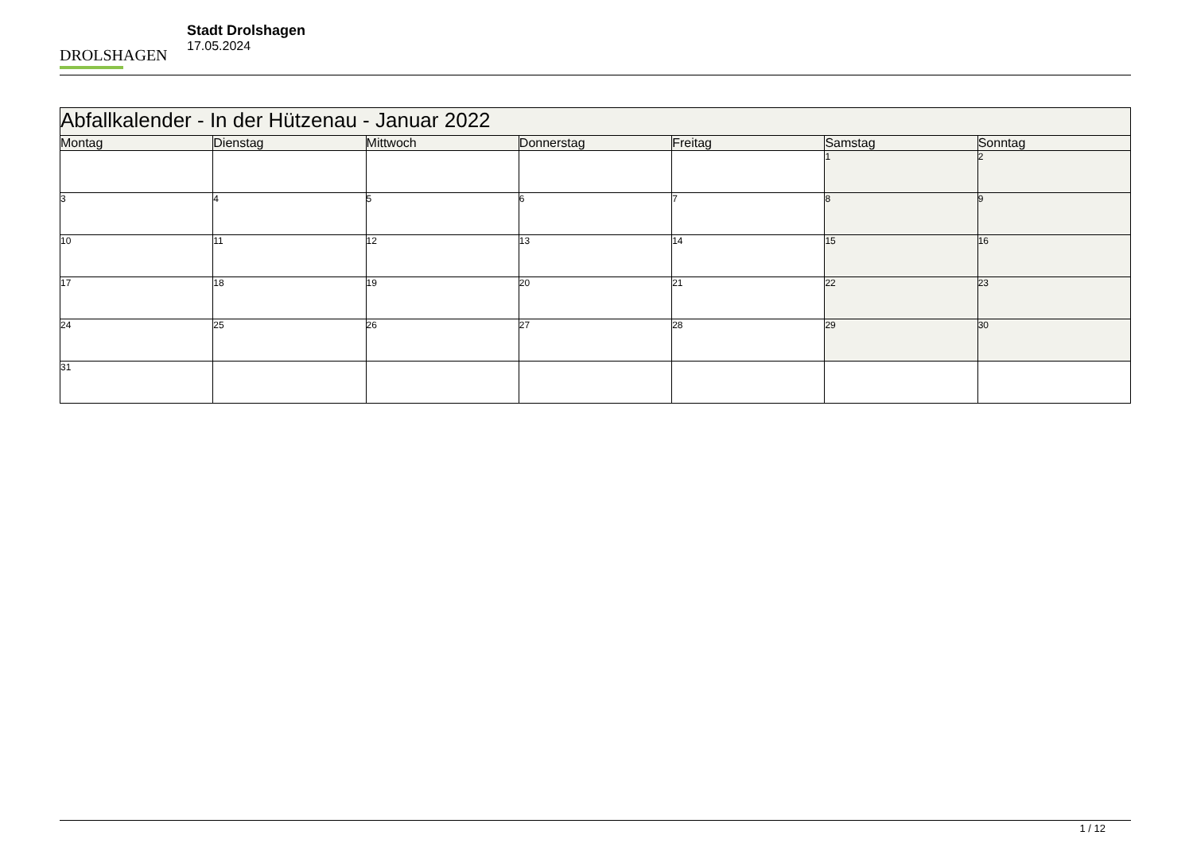DROLSHAGEN
Stadt Drolshagen
17.05.2024
| Abfallkalender - In der Hützenau - Januar 2022 | | | | | | |
| Montag | Dienstag | Mittwoch | Donnerstag | Freitag | Samstag | Sonntag |
| | | | | | 1 | 2 |
| 3 | 4 | 5 | 6 | 7 | 8 | 9 |
| 10 | 11 | 12 | 13 | 14 | 15 | 16 |
| 17 | 18 | 19 | 20 | 21 | 22 | 23 |
| 24 | 25 | 26 | 27 | 28 | 29 | 30 |
| 31 | | | | | | |
1 / 12